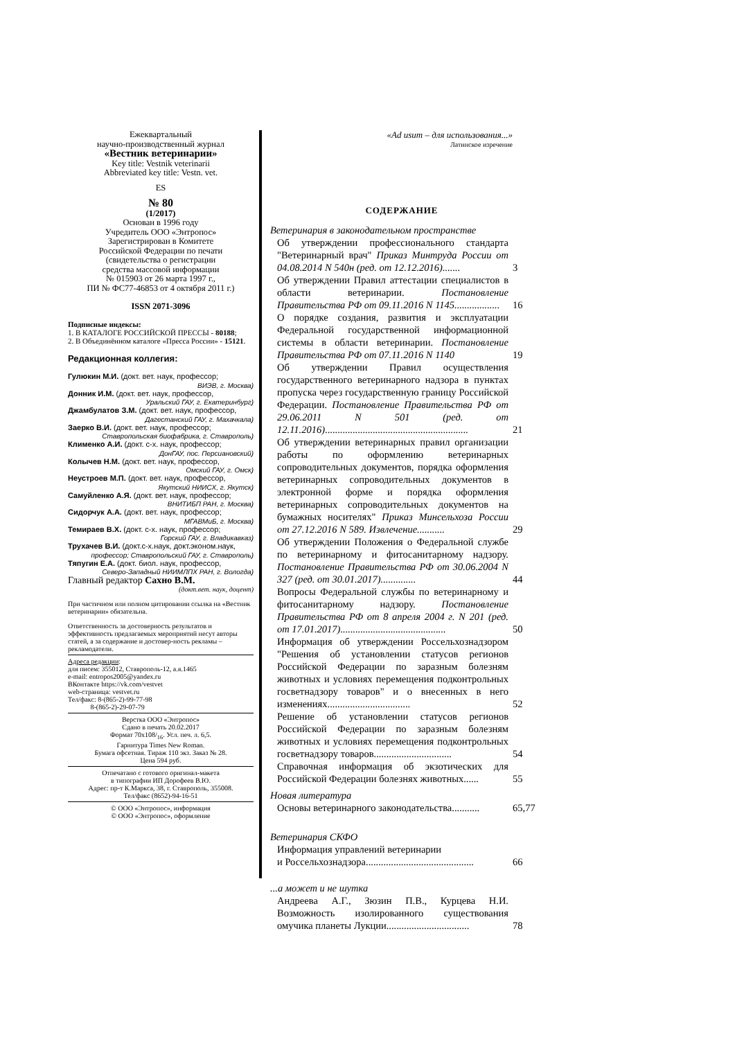Ежеквартальный
научно-производственный журнал
«Вестник ветеринарии»
Key title: Vestnik veterinarii
Abbreviated key title: Vestn. vet.
ES
№ 80
(1/2017)
Основан в 1996 году
Учредитель ООО «Энтропос»
Зарегистрирован в Комитете
Российской Федерации по печати
(свидетельства о регистрации
средства массовой информации
№ 015903 от 26 марта 1997 г.,
ПИ № ФС77-46853 от 4 октября 2011 г.)
ISSN 2071-3096
Подписные индексы:
1. В КАТАЛОГЕ РОССИЙСКОЙ ПРЕССЫ - 80188;
2. В Объединённом каталоге «Пресса России» - 15121.
Редакционная коллегия:
Гулюкин М.И. (докт. вет. наук, профессор;
ВИЭВ, г. Москва)
Донник И.М. (докт. вет. наук, профессор,
Уральский ГАУ, г. Екатеринбург)
Джамбулатов З.М. (докт. вет. наук, профессор,
Дагестанский ГАУ, г. Махачкала)
Заерко В.И. (докт. вет. наук, профессор;
Ставропольская биофабрика, г. Ставрополь)
Клименко А.И. (докт. с-х. наук, профессор;
ДонГАУ, пос. Персиановский)
Колычев Н.М. (докт. вет. наук, профессор,
Омский ГАУ, г. Омск)
Неустроев М.П. (докт. вет. наук, профессор,
Якутский НИИСХ, г. Якутск)
Самуйленко А.Я. (докт. вет. наук, профессор;
ВНИТИБП РАН, г. Москва)
Сидорчук А.А. (докт. вет. наук, профессор;
МГАВМиБ, г. Москва)
Темираев В.Х. (докт. с-х. наук, профессор;
Горский ГАУ, г. Владикавказ)
Трухачев В.И. (докт.с-х.наук, докт.эконом.наук,
профессор; Ставропольский ГАУ, г. Ставрополь)
Тяпугин Е.А. (докт. биол. наук, профессор,
Северо-Западный НИИМЛПХ РАН, г. Вологда)
Главный редактор Сахно В.М.
(докт.вет. наук, доцент)
При частичном или полном цитировании ссылка на «Вестник ветеринарии» обязательна.
Ответственность за достоверность результатов и эффективность предлагаемых мероприятий несут авторы статей, а за содержание и достовер-ность рекламы – рекламодатели.
Адреса редакции:
для писем: 355012, Ставрополь-12, а.я.1465
e-mail: entropos2005@yandex.ru
ВКонтакте https://vk.com/vestvet
web-страница: vestvet.ru
Тел/факс: 8-(865-2)-99-77-98
8-(865-2)-29-07-79
Верстка ООО «Энтропос»
Сдано в печать 20.02.2017
Формат 70х108/<sub>16</sub>. Усл. печ. л. 6,5.
Гарнитура Times New Roman.
Бумага офсетная. Тираж 110 экз. Заказ № 28.
Цена 594 руб.
Отпечатано с готового оригинал-макета
в типографии ИП Дорофеев В.Ю.
Адрес: пр-т К.Маркса, 38, г. Ставрополь, 355008.
Тел/факс (8652)-94-16-51
© ООО «Энтропос», информация
© ООО «Энтропос», оформление
«Ad usum – для использования...»
Латинское изречение
СОДЕРЖАНИЕ
Ветеринария в законодательном пространстве
Об утверждении профессионального стандарта "Ветеринарный врач" Приказ Минтруда России от 04.08.2014 N 540н (ред. от 12.12.2016).......
3
Об утверждении Правил аттестации специалистов в области ветеринарии. Постановление Правительства РФ от 09.11.2016 N 1145..................
16
О порядке создания, развития и эксплуатации Федеральной государственной информационной системы в области ветеринарии. Постановление Правительства РФ от 07.11.2016 N 1140
19
Об утверждении Правил осуществления государственного ветеринарного надзора в пунктах пропуска через государственную границу Российской Федерации. Постановление Правительства РФ от 29.06.2011 N 501 (ред. от 12.11.2016).........................................................
21
Об утверждении ветеринарных правил организации работы по оформлению ветеринарных сопроводительных документов, порядка оформления ветеринарных сопроводительных документов в электронной форме и порядка оформления ветеринарных сопроводительных документов на бумажных носителях" Приказ Минсельхоза России от 27.12.2016 N 589. Извлечение...........
29
Об утверждении Положения о Федеральной службе по ветеринарному и фитосанитарному надзору. Постановление Правительства РФ от 30.06.2004 N 327 (ред. от 30.01.2017)..............
44
Вопросы Федеральной службы по ветеринарному и фитосанитарному надзору. Постановление Правительства РФ от 8 апреля 2004 г. N 201 (ред. от 17.01.2017)..........................................
50
Информация об утверждении Россельхознадзором "Решения об установлении статусов регионов Российской Федерации по заразным болезням животных и условиях перемещения подконтрольных госветнадзору товаров" и о внесенных в него изменениях.................................
52
Решение об установлении статусов регионов Российской Федерации по заразным болезням животных и условиях перемещения подконтрольных госветнадзору товаров...............................
54
Справочная информация об экзотических для Российской Федерации болезнях животных......
55
Новая литература
Основы ветеринарного законодательства...........
65,77
Ветеринария СКФО
Информация управлений ветеринарии
и Россельхознадзора...........................................
66
...а может и не шутка
Андреева А.Г., Зюзин П.В., Курцева Н.И. Возможность изолированного существования омучика планеты Лукции.................................
78